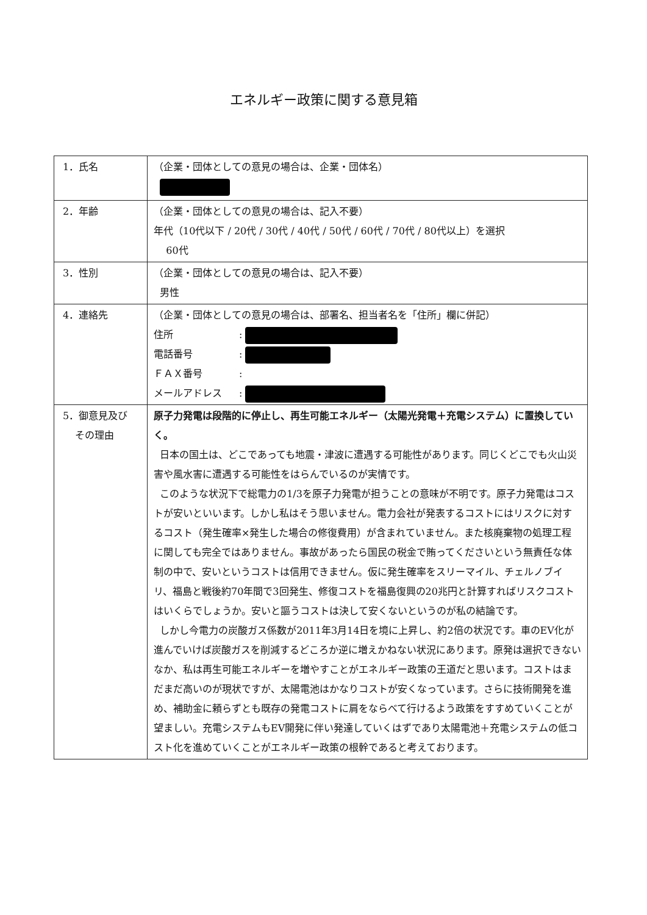エネルギー政策に関する意見箱
| 1．氏名 | （企業・団体としての意見の場合は、企業・団体名） |
| 2．年齢 | （企業・団体としての意見の場合は、記入不要） 年代（10代以下 / 20代 / 30代 / 40代 / 50代 / 60代 / 70代 / 80代以上）を選択 60代 |
| 3．性別 | （企業・団体としての意見の場合は、記入不要） 男性 |
| 4．連絡先 | （企業・団体としての意見の場合は、部署名、担当者名を「住所」欄に併記） 住所 : 電話番号 : ＦＡＸ番号 : メールアドレス : |
| 5．御意見及び その理由 | 原子力発電は段階的に停止し、再生可能エネルギー（太陽光発電＋充電システム）に置換していく。 日本の国土は、どこであっても地震・津波に遭遇する可能性があります。同じくどこでも火山災害や風水害に遭遇する可能性をはらんでいるのが実情です。 このような状況下で総電力の1/3を原子力発電が担うことの意味が不明です。原子力発電はコストが安いといいます。しかし私はそう思いません。電力会社が発表するコストにはリスクに対するコスト（発生確率×発生した場合の修復費用）が含まれていません。また核廃棄物の処理工程に関しても完全ではありません。事故があったら国民の税金で賄ってくださいという無責任な体制の中で、安いというコストは信用できません。仮に発生確率をスリーマイル、チェルノブイリ、福島と戦後約70年間で3回発生、修復コストを福島復興の20兆円と計算すればリスクコストはいくらでしょうか。安いと謳うコストは決して安くないというのが私の結論です。 しかし今電力の炭酸ガス係数が2011年3月14日を境に上昇し、約2倍の状況です。車のEV化が進んでいけば炭酸ガスを削減するどころか逆に増えかねない状況にあります。原発は選択できないなか、私は再生可能エネルギーを増やすことがエネルギー政策の王道だと思います。コストはまだまだ高いのが現状ですが、太陽電池はかなりコストが安くなっています。さらに技術開発を進め、補助金に頼らずとも既存の発電コストに肩をならべて行けるよう政策をすすめていくことが望ましい。充電システムもEV開発に伴い発達していくはずであり太陽電池＋充電システムの低コスト化を進めていくことがエネルギー政策の根幹であると考えております。 |